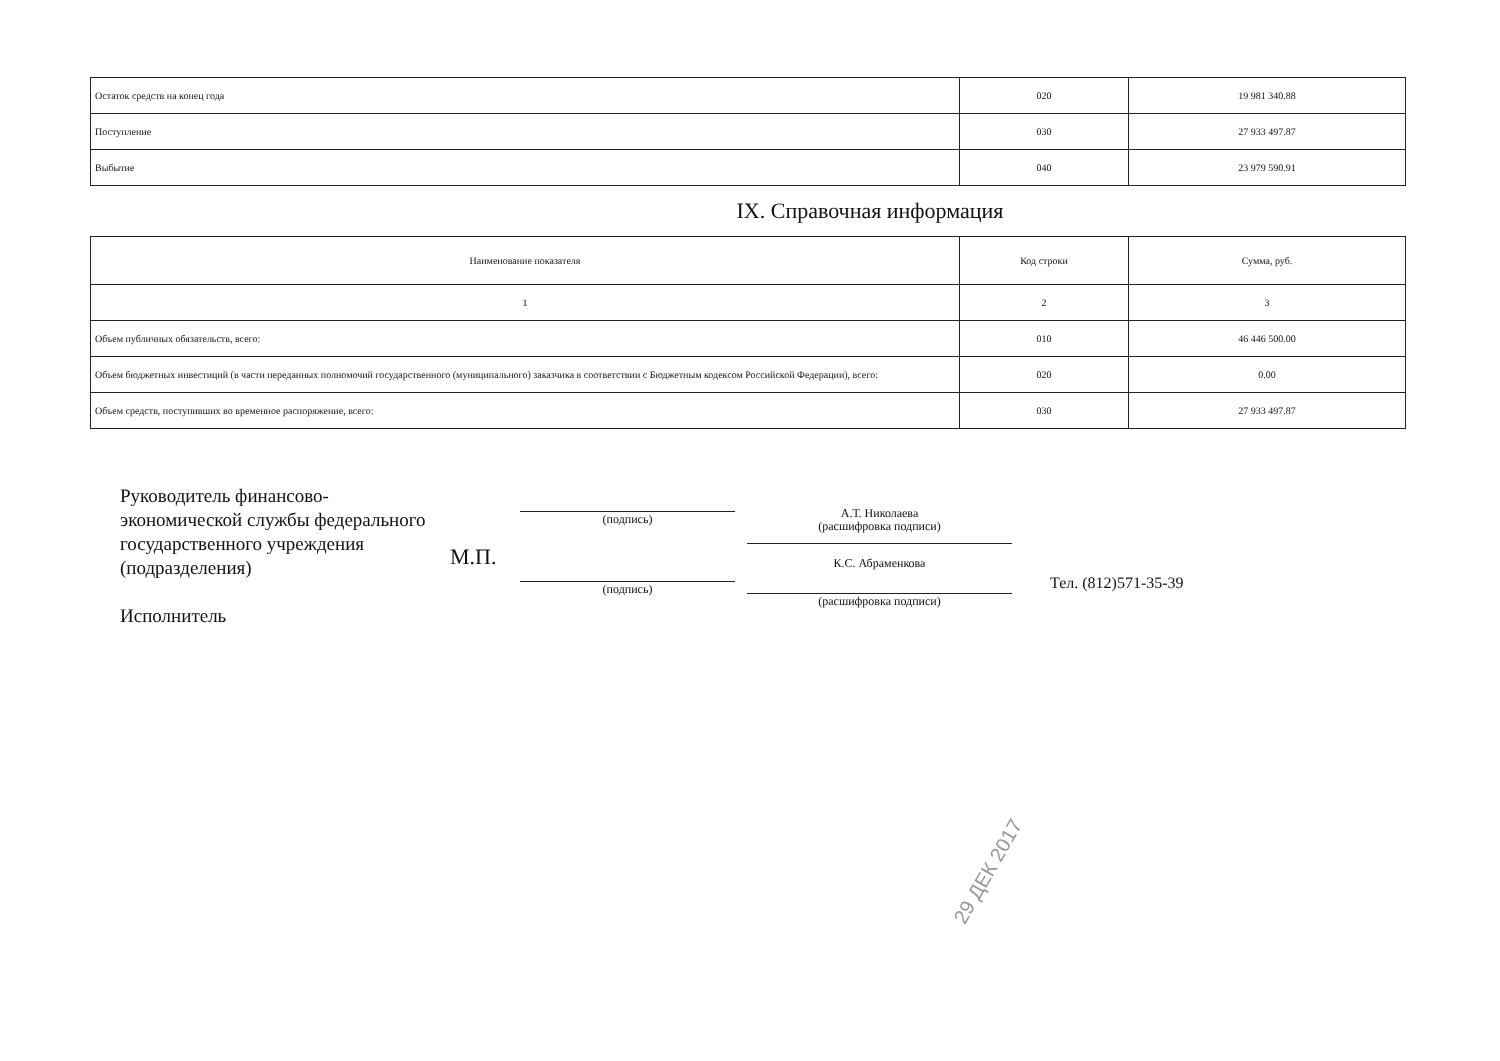| Остаток средств на конец года | 020 | 19 981 340.88 |
| Поступление | 030 | 27 933 497.87 |
| Выбытие | 040 | 23 979 590.91 |
IX. Справочная информация
| Наименование показателя | Код строки | Сумма, руб. |
| 1 | 2 | 3 |
| Объем публичных обязательств, всего: | 010 | 46 446 500.00 |
| Объем бюджетных инвестиций (в части переданных полномочий государственного (муниципального) заказчика в соответствии с Бюджетным кодексом Российской Федерации), всего: | 020 | 0.00 |
| Объем средств, поступивших во временное распоряжение, всего: | 030 | 27 933 497.87 |
Руководитель финансово-экономической службы федерального государственного учреждения (подразделения)
Исполнитель
М.П.
(подпись)
А.Т. Николаева
(расшифровка подписи)
(подпись)
К.С. Абраменкова
(расшифровка подписи)
Тел. (812)571-35-39
29 ДЕК 2017